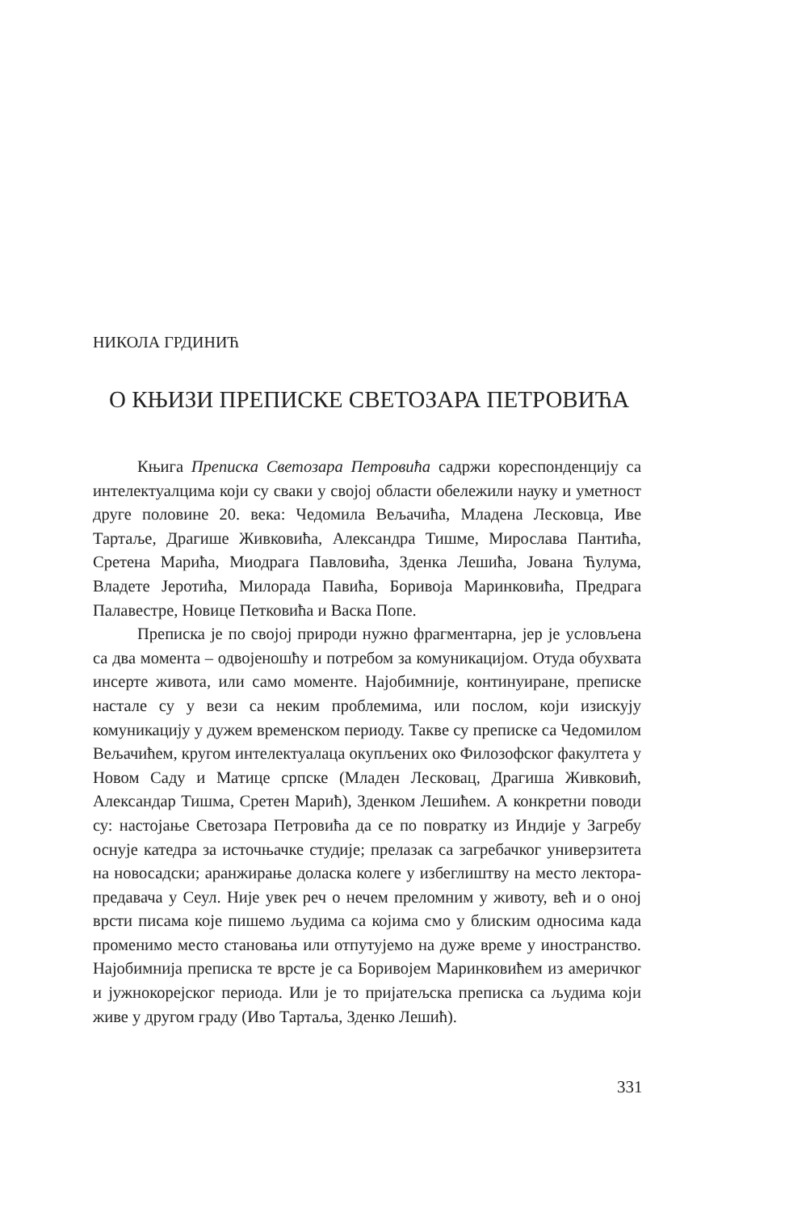НИКОЛА ГРДИНИЋ
О КЊИЗИ ПРЕПИСКЕ СВЕТОЗАРА ПЕТРОВИЋА
Књига Преписка Светозара Петровића садржи кореспонденцију са интелектуалцима који су сваки у својој области обележили науку и уметност друге половине 20. века: Чедомила Вељачића, Младена Лесковца, Иве Тартаље, Драгише Живковића, Александра Тишме, Мирослава Пантића, Сретена Марића, Миодрага Павловића, Зденка Лешића, Јована Ћулума, Владете Јеротића, Милорада Павића, Боривоја Маринковића, Предрага Палавестре, Новице Петковића и Васка Попе.
Преписка је по својој природи нужно фрагментарна, јер је условљена са два момента – одвојеношћу и потребом за комуникацијом. Отуда обухвата инсерте живота, или само моменте. Најобимније, континуиране, преписке настале су у вези са неким проблемима, или послом, који изискују комуникацију у дужем временском периоду. Такве су преписке са Чедомилом Вељачићем, кругом интелектуалаца окупљених око Филозофског факултета у Новом Саду и Матице српске (Младен Лесковац, Драгиша Живковић, Александар Тишма, Сретен Марић), Зденком Лешићем. А конкретни поводи су: настојање Светозара Петровића да се по повратку из Индије у Загребу оснује катедра за источњачке студије; прелазак са загребачког универзитета на новосадски; аранжирање доласка колеге у избеглиштву на место лектора-предавача у Сеул. Није увек реч о нечем преломним у животу, већ и о оној врсти писама које пишемо људима са којима смо у блиским односима када променимо место становања или отпутујемо на дуже време у иностранство. Најобимнија преписка те врсте је са Боривојем Маринковићем из америчког и јужнокорејског периода. Или је то пријатељска преписка са људима који живе у другом граду (Иво Тартаља, Зденко Лешић).
331